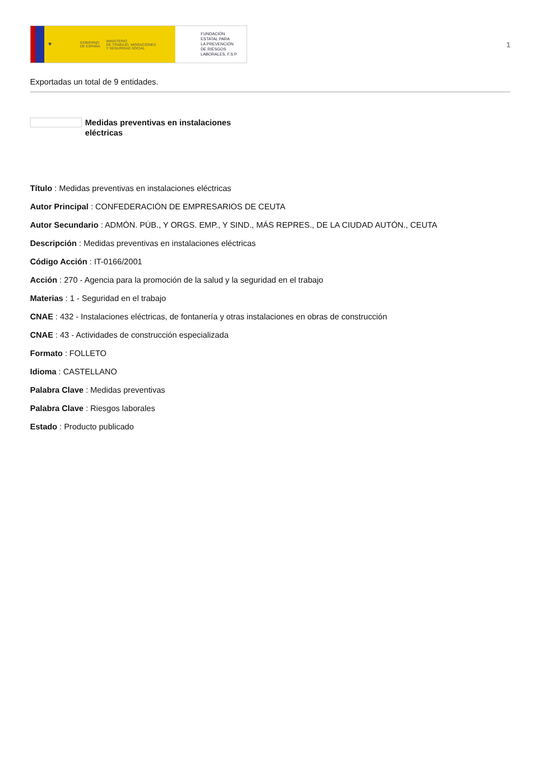🛡
GOBIERNO
DE ESPAÑA
MINISTERIO
DE TRABAJO, MIGRACIONES
Y SEGURIDAD SOCIAL
FUNDACIÓN
ESTATAL PARA
LA PREVENCIÓN
DE RIESGOS
LABORALES, F.S.P.
1
Exportadas un total de 9 entidades.
Medidas preventivas en instalaciones eléctricas
Título : Medidas preventivas en instalaciones eléctricas
Autor Principal : CONFEDERACIÓN DE EMPRESARIOS DE CEUTA
Autor Secundario : ADMÓN. PÚB., Y ORGS. EMP., Y SIND., MÁS REPRES., DE LA CIUDAD AUTÓN., CEUTA
Descripción : Medidas preventivas en instalaciones eléctricas
Código Acción : IT-0166/2001
Acción : 270 - Agencia para la promoción de la salud y la seguridad en el trabajo
Materias : 1 - Seguridad en el trabajo
CNAE : 432 - Instalaciones eléctricas, de fontanería y otras instalaciones en obras de construcción
CNAE : 43 - Actividades de construcción especializada
Formato : FOLLETO
Idioma : CASTELLANO
Palabra Clave : Medidas preventivas
Palabra Clave : Riesgos laborales
Estado : Producto publicado